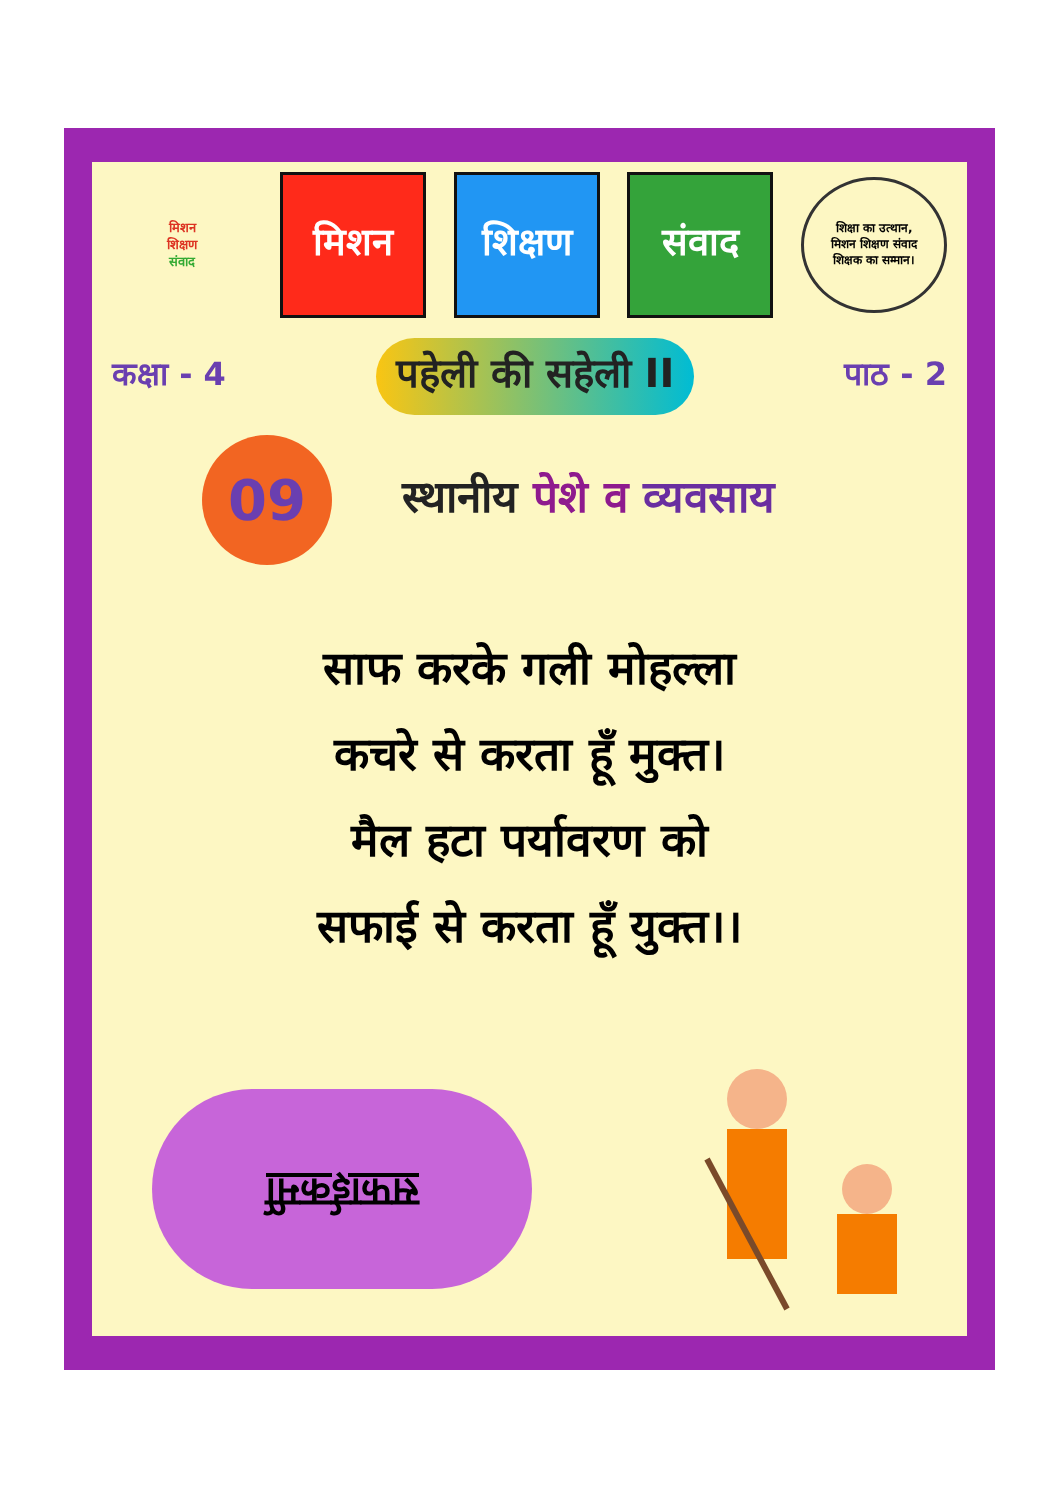मिशन
शिक्षण
संवाद
मिशन शिक्षण संवाद
शिक्षा का उत्थान,
मिशन शिक्षण संवाद
शिक्षक का सम्मान।
कक्षा - 4
पहेली की सहेली II
पाठ - 2
09
स्थानीय पेशे व व्यवसाय
साफ करके गली मोहल्ला
कचरे से करता हूँ मुक्त।
मैल हटा पर्यावरण को
सफाई से करता हूँ युक्त।।
सफाईकर्मी